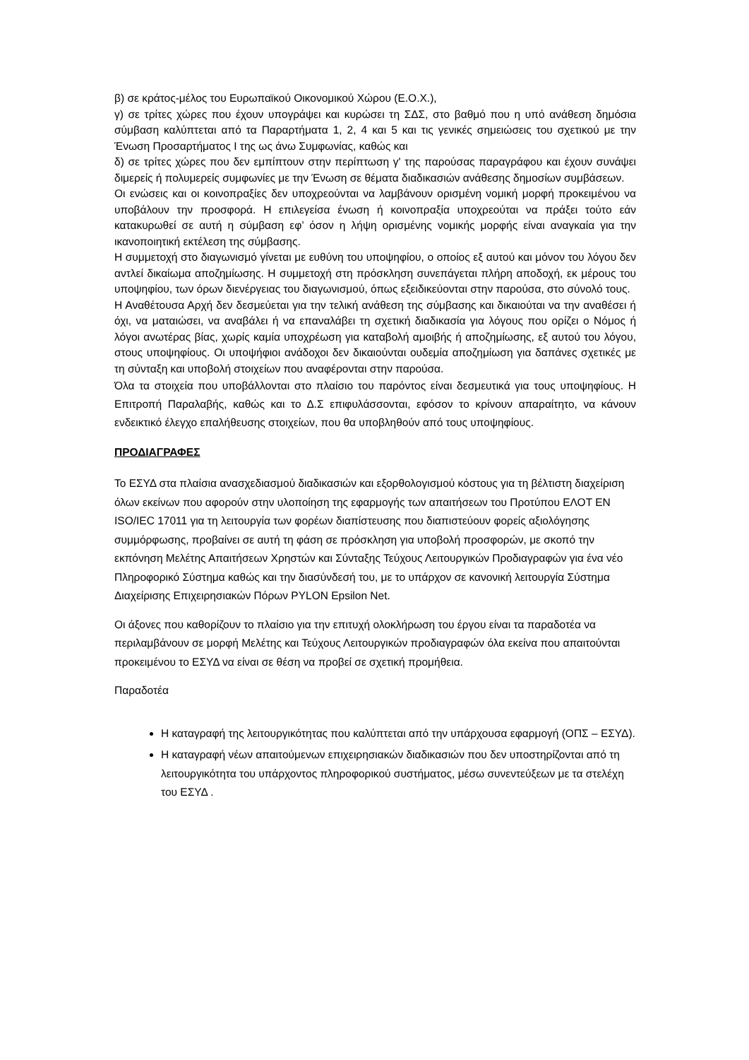β) σε κράτος-μέλος του Ευρωπαϊκού Οικονομικού Χώρου (Ε.Ο.Χ.),
γ) σε τρίτες χώρες που έχουν υπογράψει και κυρώσει τη ΣΔΣ, στο βαθμό που η υπό ανάθεση δημόσια σύμβαση καλύπτεται από τα Παραρτήματα 1, 2, 4 και 5 και τις γενικές σημειώσεις του σχετικού με την Ένωση Προσαρτήματος Ι της ως άνω Συμφωνίας, καθώς και
δ) σε τρίτες χώρες που δεν εμπίπτουν στην περίπτωση γ' της παρούσας παραγράφου και έχουν συνάψει διμερείς ή πολυμερείς συμφωνίες με την Ένωση σε θέματα διαδικασιών ανάθεσης δημοσίων συμβάσεων.
Οι ενώσεις και οι κοινοπραξίες δεν υποχρεούνται να λαμβάνουν ορισμένη νομική μορφή προκειμένου να υποβάλουν την προσφορά. Η επιλεγείσα ένωση ή κοινοπραξία υποχρεούται να πράξει τούτο εάν κατακυρωθεί σε αυτή η σύμβαση εφ’ όσον η λήψη ορισμένης νομικής μορφής είναι αναγκαία για την ικανοποιητική εκτέλεση της σύμβασης.
Η συμμετοχή στο διαγωνισμό γίνεται με ευθύνη του υποψηφίου, ο οποίος εξ αυτού και μόνον του λόγου δεν αντλεί δικαίωμα αποζημίωσης. Η συμμετοχή στη πρόσκληση συνεπάγεται πλήρη αποδοχή, εκ μέρους του υποψηφίου, των όρων διενέργειας του διαγωνισμού, όπως εξειδικεύονται στην παρούσα, στο σύνολό τους.
Η Αναθέτουσα Αρχή δεν δεσμεύεται για την τελική ανάθεση της σύμβασης και δικαιούται να την αναθέσει ή όχι, να ματαιώσει, να αναβάλει ή να επαναλάβει τη σχετική διαδικασία για λόγους που ορίζει ο Νόμος ή λόγοι ανωτέρας βίας, χωρίς καμία υποχρέωση για καταβολή αμοιβής ή αποζημίωσης, εξ αυτού του λόγου, στους υποψηφίους. Οι υποψήφιοι ανάδοχοι δεν δικαιούνται ουδεμία αποζημίωση για δαπάνες σχετικές με τη σύνταξη και υποβολή στοιχείων που αναφέρονται στην παρούσα.
Όλα τα στοιχεία που υποβάλλονται στο πλαίσιο του παρόντος είναι δεσμευτικά για τους υποψηφίους. Η Επιτροπή Παραλαβής, καθώς και το Δ.Σ επιφυλάσσονται, εφόσον το κρίνουν απαραίτητο, να κάνουν ενδεικτικό έλεγχο επαλήθευσης στοιχείων, που θα υποβληθούν από τους υποψηφίους.
ΠΡΟΔΙΑΓΡΑΦΕΣ
Το ΕΣΥΔ στα πλαίσια ανασχεδιασμού διαδικασιών και εξορθολογισμού κόστους για τη βέλτιστη διαχείριση όλων εκείνων που αφορούν στην υλοποίηση της εφαρμογής των απαιτήσεων του Προτύπου ΕΛΟΤ ΕΝ ISO/IEC 17011 για τη λειτουργία των φορέων διαπίστευσης που διαπιστεύουν φορείς αξιολόγησης συμμόρφωσης, προβαίνει σε αυτή τη φάση σε πρόσκληση για υποβολή προσφορών, με σκοπό την εκπόνηση Μελέτης Απαιτήσεων Χρηστών και Σύνταξης Τεύχους Λειτουργικών Προδιαγραφών για ένα νέο Πληροφορικό Σύστημα καθώς και την διασύνδεσή του, με το υπάρχον σε κανονική λειτουργία Σύστημα Διαχείρισης Επιχειρησιακών Πόρων PYLON Epsilon Net.
Οι άξονες που καθορίζουν το πλαίσιο για την επιτυχή ολοκλήρωση του έργου είναι τα παραδοτέα να περιλαμβάνουν σε μορφή Μελέτης και Τεύχους Λειτουργικών προδιαγραφών όλα εκείνα που απαιτούνται προκειμένου το ΕΣΥΔ να είναι σε θέση να προβεί σε σχετική προμήθεια.
Παραδοτέα
Η καταγραφή της λειτουργικότητας που καλύπτεται από την υπάρχουσα εφαρμογή (ΟΠΣ – ΕΣΥΔ).
Η καταγραφή νέων απαιτούμενων επιχειρησιακών διαδικασιών που δεν υποστηρίζονται από τη λειτουργικότητα του υπάρχοντος πληροφορικού συστήματος, μέσω συνεντεύξεων με τα στελέχη του ΕΣΥΔ .